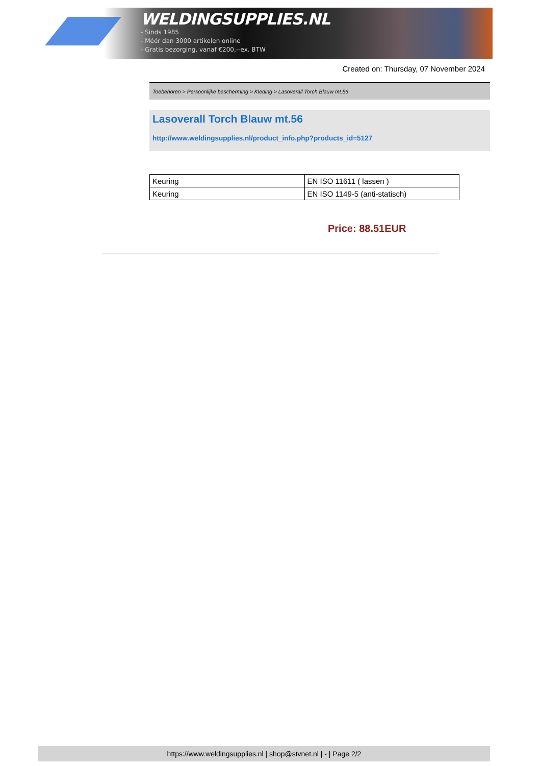WELDINGSUPPLIES.NL
- Sinds 1985
- Méér dan 3000 artikelen online
- Gratis bezorging, vanaf €200,--ex. BTW
Created on: Thursday, 07 November 2024
Toebehoren > Persoonlijke bescherming > Kleding > Lasoverall Torch Blauw mt.56
Lasoverall Torch Blauw mt.56
http://www.weldingsupplies.nl/product_info.php?products_id=5127
| Keuring | EN ISO 11611 ( lassen ) |
| Keuring | EN ISO 1149-5 (anti-statisch) |
Price: 88.51EUR
https://www.weldingsupplies.nl | shop@stvnet.nl | - | Page 2/2